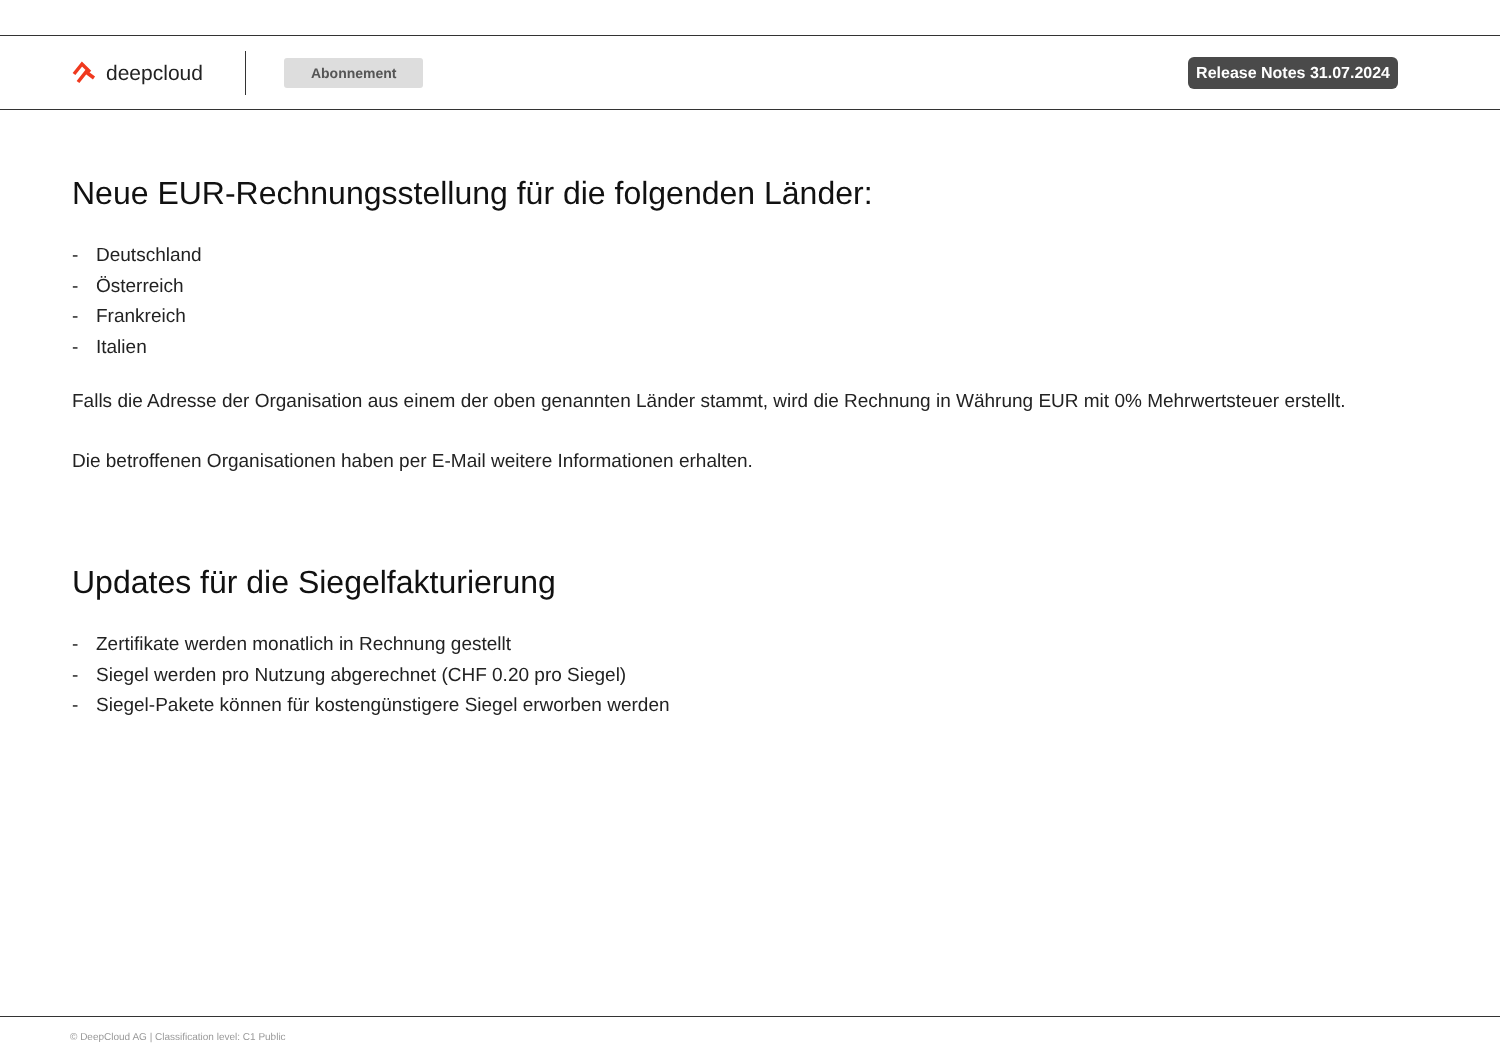deepcloud
Abonnement Release Notes 31.07.2024
Neue EUR-Rechnungsstellung für die folgenden Länder:
- Deutschland
- Österreich
- Frankreich
- Italien
Falls die Adresse der Organisation aus einem der oben genannten Länder stammt, wird die Rechnung in Währung EUR mit 0% Mehrwertsteuer erstellt.
Die betroffenen Organisationen haben per E-Mail weitere Informationen erhalten.
Updates für die Siegelfakturierung
- Zertifikate werden monatlich in Rechnung gestellt
- Siegel werden pro Nutzung abgerechnet (CHF 0.20 pro Siegel)
- Siegel-Pakete können für kostengünstigere Siegel erworben werden
© DeepCloud AG | Classification level: C1 Public